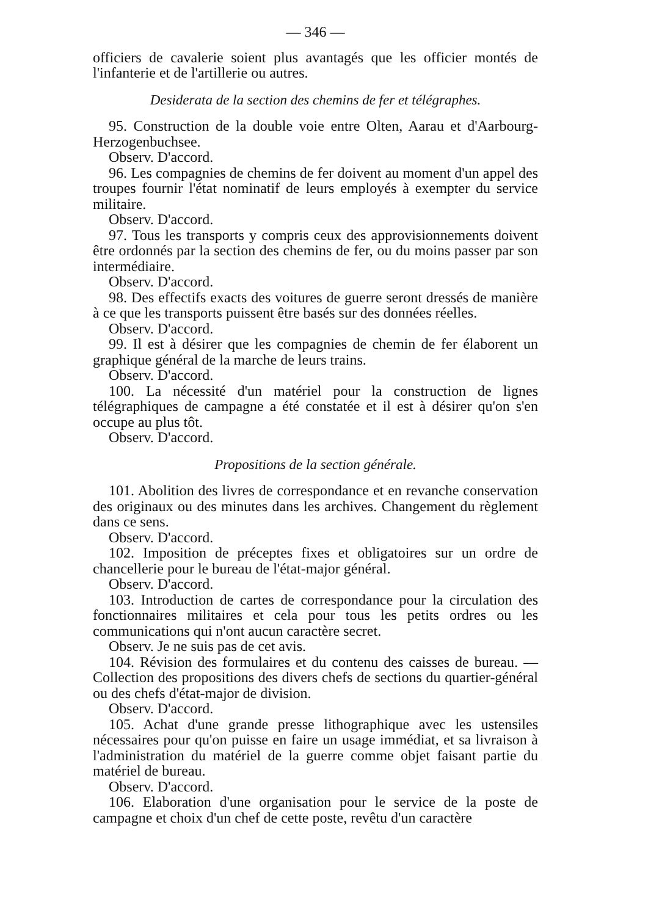— 346 —
officiers de cavalerie soient plus avantagés que les officier montés de l'infanterie et de l'artillerie ou autres.
Desiderata de la section des chemins de fer et télégraphes.
95. Construction de la double voie entre Olten, Aarau et d'Aarbourg-Herzogenbuchsee.
Observ. D'accord.
96. Les compagnies de chemins de fer doivent au moment d'un appel des troupes fournir l'état nominatif de leurs employés à exempter du service militaire.
Observ. D'accord.
97. Tous les transports y compris ceux des approvisionnements doivent être ordonnés par la section des chemins de fer, ou du moins passer par son intermédiaire.
Observ. D'accord.
98. Des effectifs exacts des voitures de guerre seront dressés de manière à ce que les transports puissent être basés sur des données réelles.
Observ. D'accord.
99. Il est à désirer que les compagnies de chemin de fer élaborent un graphique général de la marche de leurs trains.
Observ. D'accord.
100. La nécessité d'un matériel pour la construction de lignes télégraphiques de campagne a été constatée et il est à désirer qu'on s'en occupe au plus tôt.
Observ. D'accord.
Propositions de la section générale.
101. Abolition des livres de correspondance et en revanche conservation des originaux ou des minutes dans les archives. Changement du règlement dans ce sens.
Observ. D'accord.
102. Imposition de préceptes fixes et obligatoires sur un ordre de chancellerie pour le bureau de l'état-major général.
Observ. D'accord.
103. Introduction de cartes de correspondance pour la circulation des fonctionnaires militaires et cela pour tous les petits ordres ou les communications qui n'ont aucun caractère secret.
Observ. Je ne suis pas de cet avis.
104. Révision des formulaires et du contenu des caisses de bureau. — Collection des propositions des divers chefs de sections du quartier-général ou des chefs d'état-major de division.
Observ. D'accord.
105. Achat d'une grande presse lithographique avec les ustensiles nécessaires pour qu'on puisse en faire un usage immédiat, et sa livraison à l'administration du matériel de la guerre comme objet faisant partie du matériel de bureau.
Observ. D'accord.
106. Elaboration d'une organisation pour le service de la poste de campagne et choix d'un chef de cette poste, revêtu d'un caractère